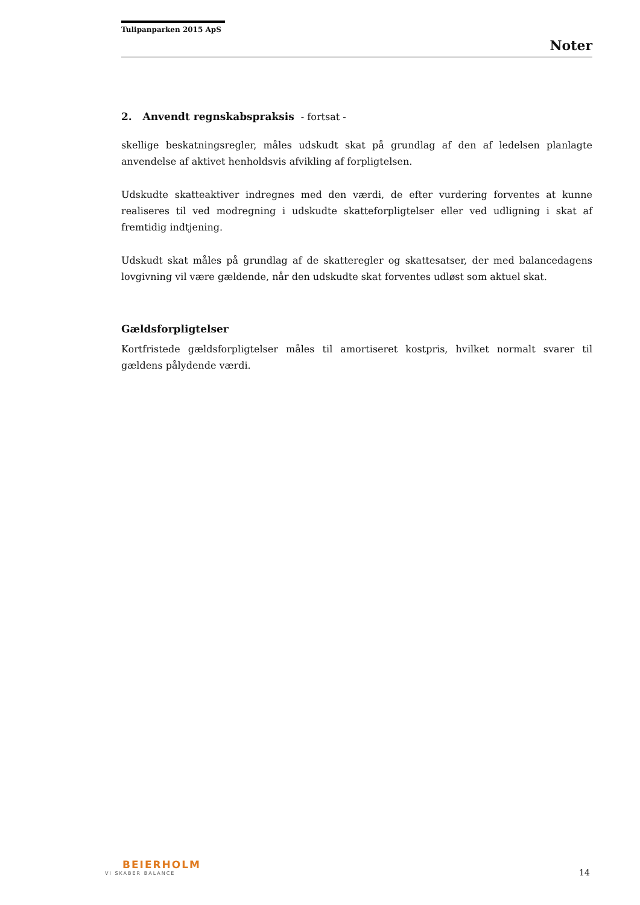Tulipanparken 2015 ApS
Noter
2. Anvendt regnskabspraksis - fortsat -
skellige beskatningsregler, måles udskudt skat på grundlag af den af ledelsen planlagte anvendelse af aktivet henholdsvis afvikling af forpligtelsen.
Udskudte skatteaktiver indregnes med den værdi, de efter vurdering forventes at kunne realiseres til ved modregning i udskudte skatteforpligtelser eller ved udligning i skat af fremtidig indtjening.
Udskudt skat måles på grundlag af de skatteregler og skattesatser, der med balancedagens lovgivning vil være gældende, når den udskudte skat forventes udløst som aktuel skat.
Gældsforpligtelser
Kortfristede gældsforpligtelser måles til amortiseret kostpris, hvilket normalt svarer til gældens pålydende værdi.
BEIERHOLM
VI SKABER BALANCE
14